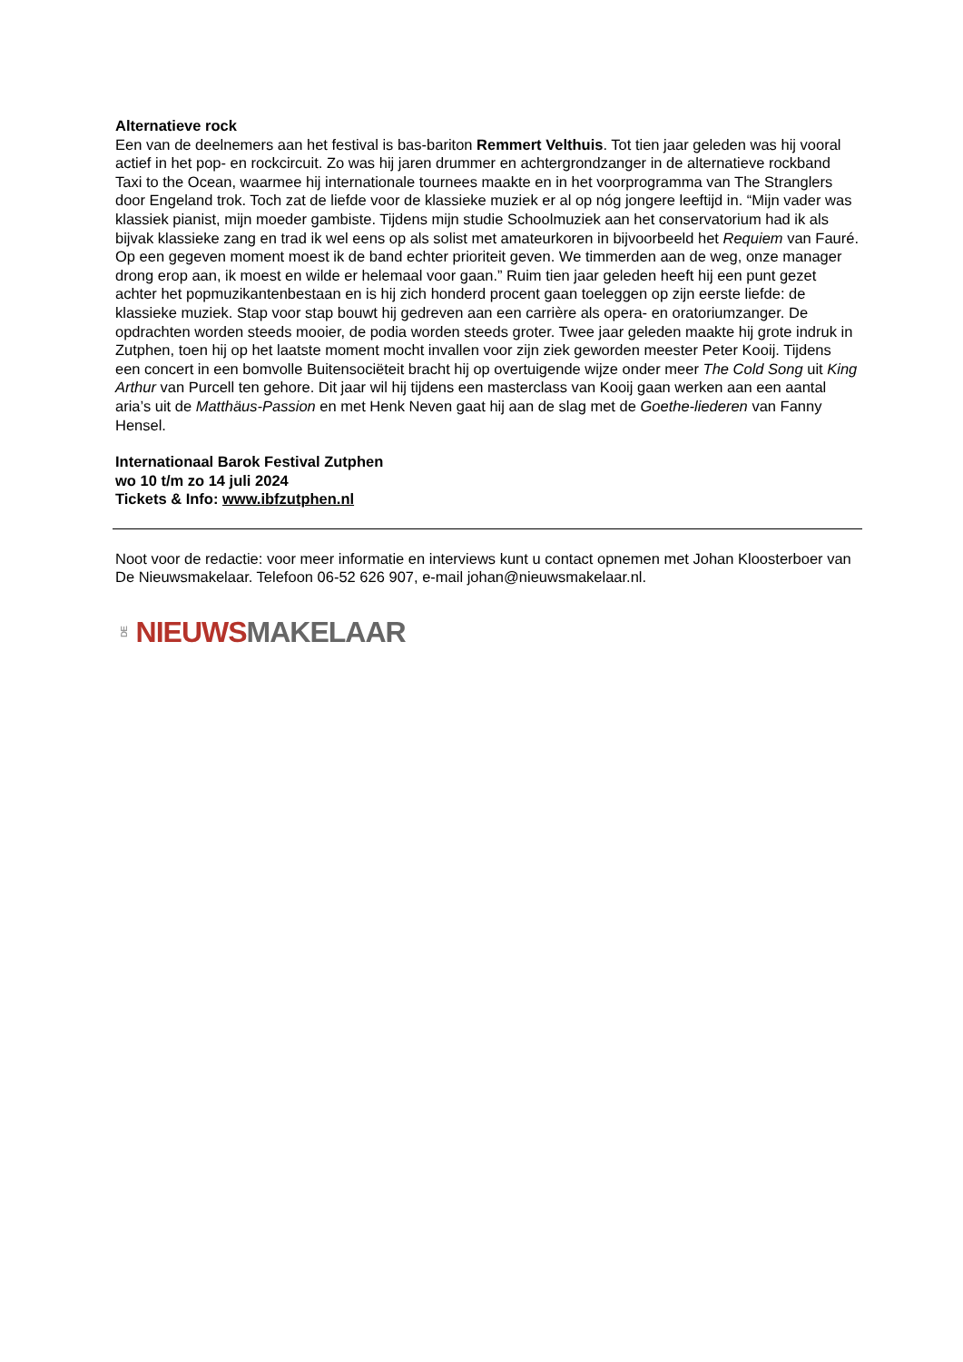Alternatieve rock
Een van de deelnemers aan het festival is bas-bariton Remmert Velthuis. Tot tien jaar geleden was hij vooral actief in het pop- en rockcircuit. Zo was hij jaren drummer en achtergrondzanger in de alternatieve rockband Taxi to the Ocean, waarmee hij internationale tournees maakte en in het voorprogramma van The Stranglers door Engeland trok. Toch zat de liefde voor de klassieke muziek er al op nóg jongere leeftijd in. “Mijn vader was klassiek pianist, mijn moeder gambiste. Tijdens mijn studie Schoolmuziek aan het conservatorium had ik als bijvak klassieke zang en trad ik wel eens op als solist met amateurkoren in bijvoorbeeld het Requiem van Fauré. Op een gegeven moment moest ik de band echter prioriteit geven. We timmerden aan de weg, onze manager drong erop aan, ik moest en wilde er helemaal voor gaan.” Ruim tien jaar geleden heeft hij een punt gezet achter het popmuzikantenbestaan en is hij zich honderd procent gaan toeleggen op zijn eerste liefde: de klassieke muziek. Stap voor stap bouwt hij gedreven aan een carrière als opera- en oratoriumzanger. De opdrachten worden steeds mooier, de podia worden steeds groter. Twee jaar geleden maakte hij grote indruk in Zutphen, toen hij op het laatste moment mocht invallen voor zijn ziek geworden meester Peter Kooij. Tijdens een concert in een bomvolle Buitensociëteit bracht hij op overtuigende wijze onder meer The Cold Song uit King Arthur van Purcell ten gehore. Dit jaar wil hij tijdens een masterclass van Kooij gaan werken aan een aantal aria’s uit de Matthäus-Passion en met Henk Neven gaat hij aan de slag met de Goethe-liederen van Fanny Hensel.
Internationaal Barok Festival Zutphen
wo 10 t/m zo 14 juli 2024
Tickets & Info: www.ibfzutphen.nl
Noot voor de redactie: voor meer informatie en interviews kunt u contact opnemen met Johan Kloosterboer van De Nieuwsmakelaar. Telefoon 06-52 626 907, e-mail johan@nieuwsmakelaar.nl.
DE NIEUWS MAKELAAR